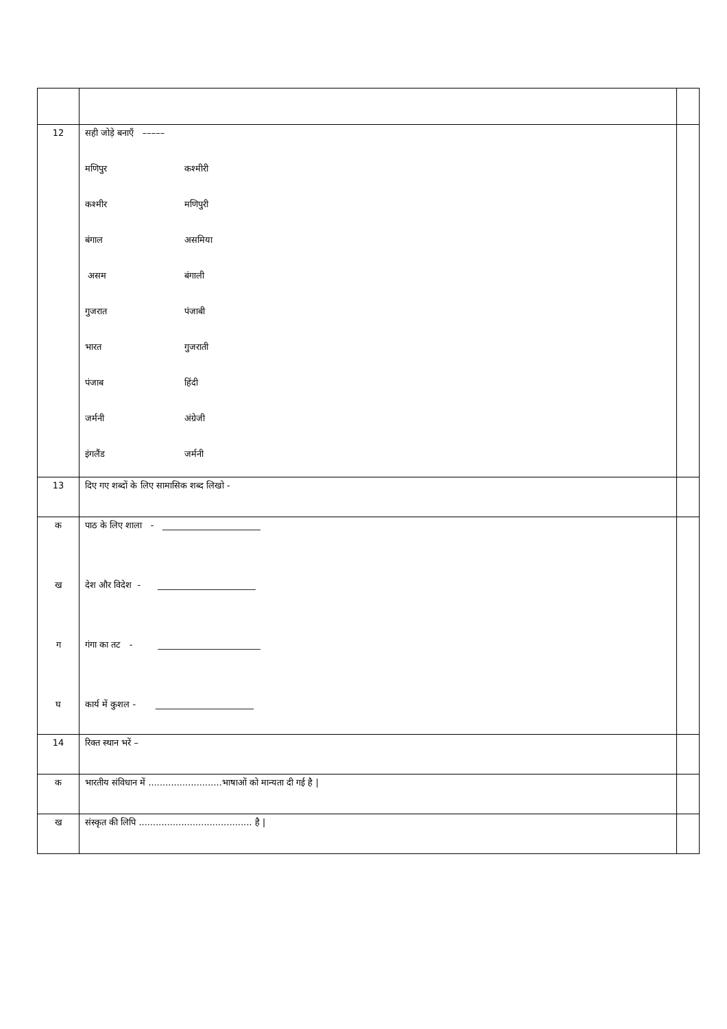| 12 | सही जोड़े बनाएँ ––––– मणिपुर कश्मीरी कश्मीर मणिपुरी बंगाल असमिया असम बंगाली गुजरात पंजाबी भारत गुजराती पंजाब हिंदी जर्मनी अंग्रेजी इंगलैंड जर्मनी | |
| 13 | दिए गए शब्दों के लिए सामासिक शब्द लिखो - | |
| क ख ग घ | पाठ के लिए शाला - ______________________ देश और विदेश - ______________________ गंगा का तट - _______________________ कार्य में कुशल - ______________________ | |
| 14 | रिक्त स्थान भरें – | |
| क | भारतीय संविधान में ..........................भाषाओं को मान्यता दी गई है / | |
| ख | संस्कृत की लिपि ........................................ है / | |